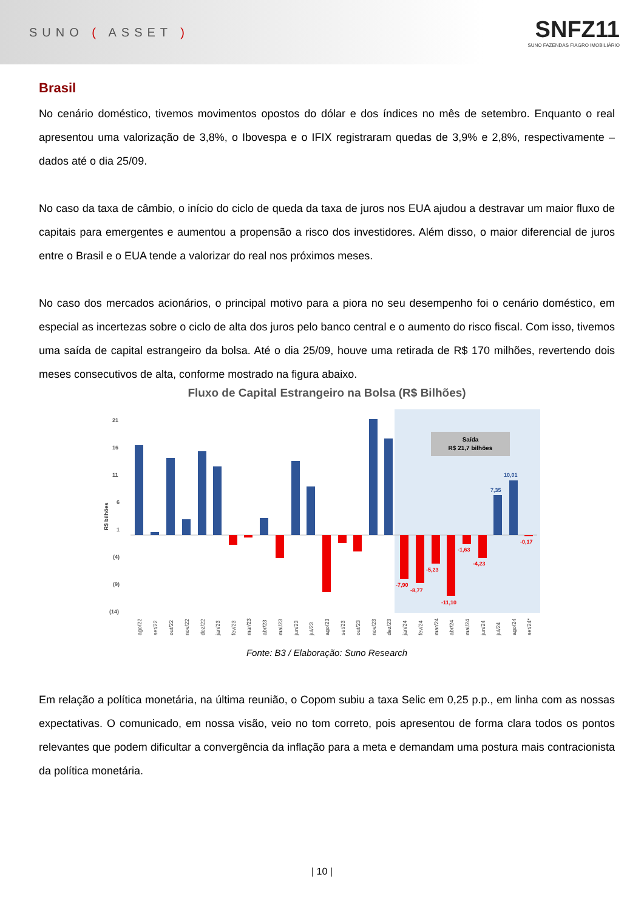SUNO ( ASSET )
SNFZ11
SUNO FAZENDAS FIAGRO IMOBILIÁRIO
Brasil
No cenário doméstico, tivemos movimentos opostos do dólar e dos índices no mês de setembro. Enquanto o real apresentou uma valorização de 3,8%, o Ibovespa e o IFIX registraram quedas de 3,9% e 2,8%, respectivamente – dados até o dia 25/09.
No caso da taxa de câmbio, o início do ciclo de queda da taxa de juros nos EUA ajudou a destravar um maior fluxo de capitais para emergentes e aumentou a propensão a risco dos investidores. Além disso, o maior diferencial de juros entre o Brasil e o EUA tende a valorizar do real nos próximos meses.
No caso dos mercados acionários, o principal motivo para a piora no seu desempenho foi o cenário doméstico, em especial as incertezas sobre o ciclo de alta dos juros pelo banco central e o aumento do risco fiscal. Com isso, tivemos uma saída de capital estrangeiro da bolsa. Até o dia 25/09, houve uma retirada de R$ 170 milhões, revertendo dois meses consecutivos de alta, conforme mostrado na figura abaixo.
Fluxo de Capital Estrangeiro na Bolsa (R$ Bilhões)
21
16
11
6
1
(4)
(9)
(14)
R$ bilhões
Saída
R$ 21,7 bilhões
7,35
10,01
-7,90
-8,77
-5,23
-11,10
-1,63
-4,23
-0,17
ago/22
set/22
out/22
nov/22
dez/22
jan/23
fev/23
mar/23
abr/23
mai/23
jun/23
jul/23
ago/23
set/23
out/23
nov/23
dez/23
jan/24
fev/24
mar/24
abr/24
mai/24
jun/24
jul/24
ago/24
set/24*
Fonte: B3 / Elaboração: Suno Research
Em relação a política monetária, na última reunião, o Copom subiu a taxa Selic em 0,25 p.p., em linha com as nossas expectativas. O comunicado, em nossa visão, veio no tom correto, pois apresentou de forma clara todos os pontos relevantes que podem dificultar a convergência da inflação para a meta e demandam uma postura mais contracionista da política monetária.
| 10 |